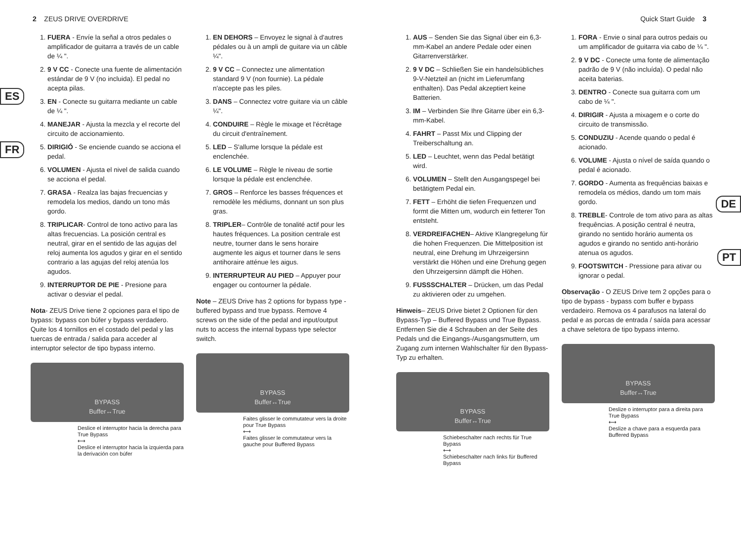2 ZEUS DRIVE OVERDRIVE Quick Start Guide 3
ES
FR
DE
PT
1. FUERA - Envíe la señal a otros pedales o amplificador de guitarra a través de un cable de ¼ ".
2. 9 V CC - Conecte una fuente de alimentación estándar de 9 V (no incluida). El pedal no acepta pilas.
3. EN - Conecte su guitarra mediante un cable de ¼ ".
4. MANEJAR - Ajusta la mezcla y el recorte del circuito de accionamiento.
5. DIRIGIÓ - Se enciende cuando se acciona el pedal.
6. VOLUMEN - Ajusta el nivel de salida cuando se acciona el pedal.
7. GRASA - Realza las bajas frecuencias y remodela los medios, dando un tono más gordo.
8. TRIPLICAR- Control de tono activo para las altas frecuencias. La posición central es neutral, girar en el sentido de las agujas del reloj aumenta los agudos y girar en el sentido contrario a las agujas del reloj atenúa los agudos.
9. INTERRUPTOR DE PIE - Presione para activar o desviar el pedal.
Nota- ZEUS Drive tiene 2 opciones para el tipo de bypass: bypass con búfer y bypass verdadero. Quite los 4 tornillos en el costado del pedal y las tuercas de entrada / salida para acceder al interruptor selector de tipo bypass interno.
BYPASS
Buffer↔True
Deslice el interruptor hacia la derecha para True Bypass
⟷
Deslice el interruptor hacia la izquierda para la derivación con búfer
1. EN DEHORS – Envoyez le signal à d'autres pédales ou à un ampli de guitare via un câble ¼".
2. 9 V CC – Connectez une alimentation standard 9 V (non fournie). La pédale n'accepte pas les piles.
3. DANS – Connectez votre guitare via un câble ¼".
4. CONDUIRE – Règle le mixage et l'écrêtage du circuit d'entraînement.
5. LED – S'allume lorsque la pédale est enclenchée.
6. LE VOLUME – Règle le niveau de sortie lorsque la pédale est enclenchée.
7. GROS – Renforce les basses fréquences et remodèle les médiums, donnant un son plus gras.
8. TRIPLER– Contrôle de tonalité actif pour les hautes fréquences. La position centrale est neutre, tourner dans le sens horaire augmente les aigus et tourner dans le sens antihoraire atténue les aigus.
9. INTERRUPTEUR AU PIED – Appuyer pour engager ou contourner la pédale.
Note – ZEUS Drive has 2 options for bypass type - buffered bypass and true bypass. Remove 4 screws on the side of the pedal and input/output nuts to access the internal bypass type selector switch.
BYPASS
Buffer↔True
Faites glisser le commutateur vers la droite pour True Bypass
⟷
Faites glisser le commutateur vers la gauche pour Buffered Bypass
1. AUS – Senden Sie das Signal über ein 6,3-mm-Kabel an andere Pedale oder einen Gitarrenverstärker.
2. 9 V DC – Schließen Sie ein handelsübliches 9-V-Netzteil an (nicht im Lieferumfang enthalten). Das Pedal akzeptiert keine Batterien.
3. IM – Verbinden Sie Ihre Gitarre über ein 6,3-mm-Kabel.
4. FAHRT – Passt Mix und Clipping der Treiberschaltung an.
5. LED – Leuchtet, wenn das Pedal betätigt wird.
6. VOLUMEN – Stellt den Ausgangspegel bei betätigtem Pedal ein.
7. FETT – Erhöht die tiefen Frequenzen und formt die Mitten um, wodurch ein fetterer Ton entsteht.
8. VERDREIFACHEN– Aktive Klangregelung für die hohen Frequenzen. Die Mittelposition ist neutral, eine Drehung im Uhrzeigersinn verstärkt die Höhen und eine Drehung gegen den Uhrzeigersinn dämpft die Höhen.
9. FUSSSCHALTER – Drücken, um das Pedal zu aktivieren oder zu umgehen.
Hinweis– ZEUS Drive bietet 2 Optionen für den Bypass-Typ – Buffered Bypass und True Bypass. Entfernen Sie die 4 Schrauben an der Seite des Pedals und die Eingangs-/Ausgangsmuttern, um Zugang zum internen Wahlschalter für den Bypass-Typ zu erhalten.
BYPASS
Buffer↔True
Schiebeschalter nach rechts für True Bypass
⟷
Schiebeschalter nach links für Buffered Bypass
1. FORA - Envie o sinal para outros pedais ou um amplificador de guitarra via cabo de ¼ ".
2. 9 V DC - Conecte uma fonte de alimentação padrão de 9 V (não incluída). O pedal não aceita baterias.
3. DENTRO - Conecte sua guitarra com um cabo de ¼ ".
4. DIRIGIR - Ajusta a mixagem e o corte do circuito de transmissão.
5. CONDUZIU - Acende quando o pedal é acionado.
6. VOLUME - Ajusta o nível de saída quando o pedal é acionado.
7. GORDO - Aumenta as frequências baixas e remodela os médios, dando um tom mais gordo.
8. TREBLE- Controle de tom ativo para as altas frequências. A posição central é neutra, girando no sentido horário aumenta os agudos e girando no sentido anti-horário atenua os agudos.
9. FOOTSWITCH - Pressione para ativar ou ignorar o pedal.
Observação - O ZEUS Drive tem 2 opções para o tipo de bypass - bypass com buffer e bypass verdadeiro. Remova os 4 parafusos na lateral do pedal e as porcas de entrada / saída para acessar a chave seletora de tipo bypass interno.
BYPASS
Buffer↔True
Deslize o interruptor para a direita para True Bypass
⟷
Deslize a chave para a esquerda para Buffered Bypass